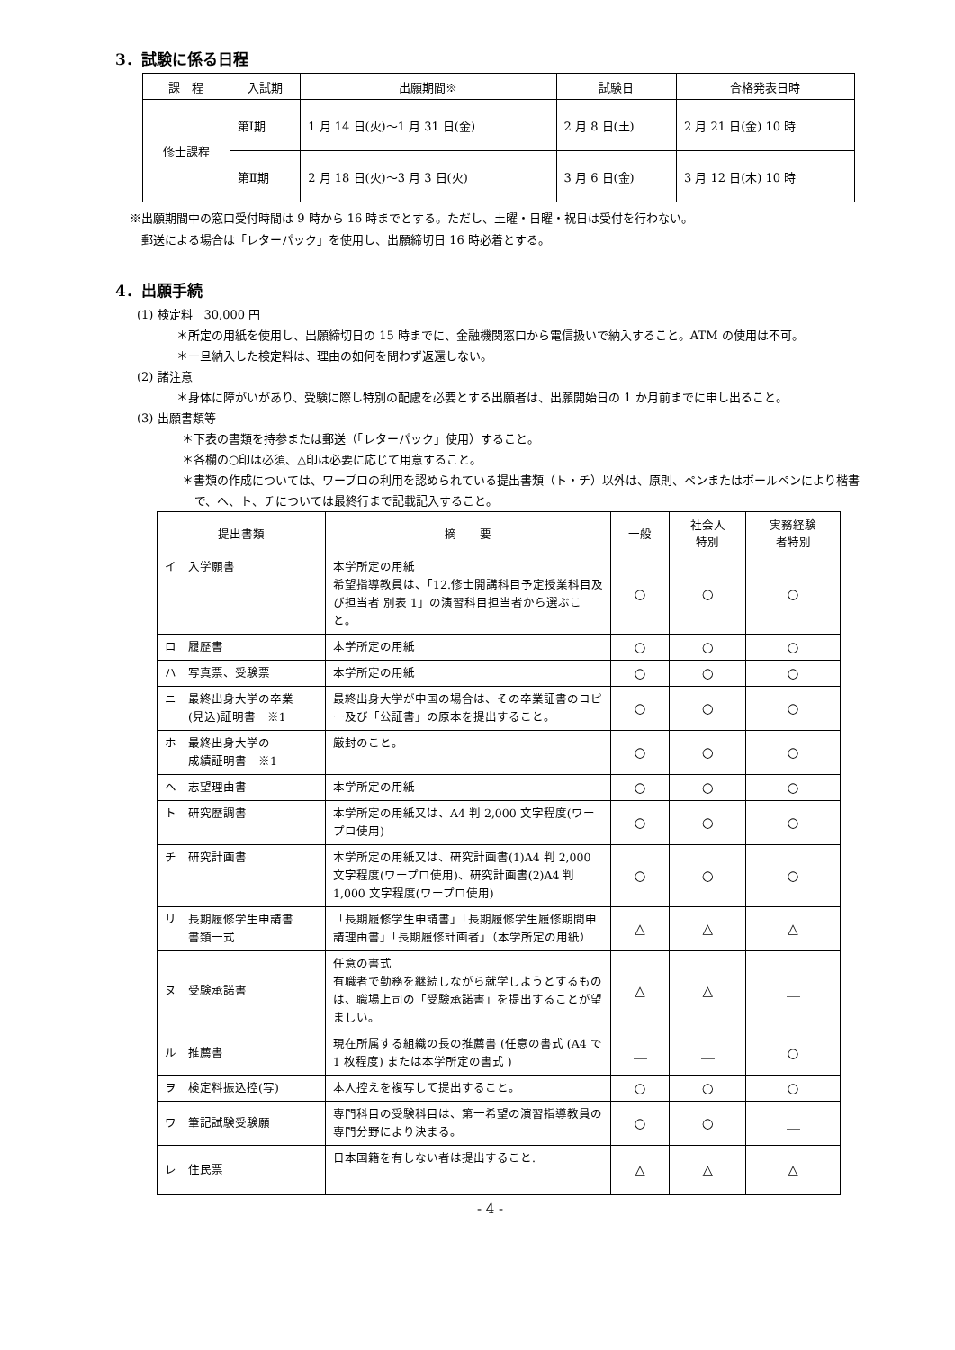3．試験に係る日程
| 課 程 | 入試期 | 出願期間※ | 試験日 | 合格発表日時 |
| --- | --- | --- | --- | --- |
| 修士課程 | 第Ⅰ期 | 1 月 14 日(火)～1 月 31 日(金) | 2 月 8 日(土) | 2 月 21 日(金) 10 時 |
| | 第Ⅱ期 | 2 月 18 日(火)～3 月 3 日(火) | 3 月 6 日(金) | 3 月 12 日(木) 10 時 |
※出願期間中の窓口受付時間は 9 時から 16 時までとする。ただし、土曜・日曜・祝日は受付を行わない。
　郵送による場合は「レターパック」を使用し、出願締切日 16 時必着とする。
4．出願手続
(1) 検定料　30,000 円
＊所定の用紙を使用し、出願締切日の 15 時までに、金融機関窓口から電信扱いで納入すること。ATM の使用は不可。
＊一旦納入した検定料は、理由の如何を問わず返還しない。
(2) 諸注意
＊身体に障がいがあり、受験に際し特別の配慮を必要とする出願者は、出願開始日の 1 か月前までに申し出ること。
(3) 出願書類等
＊下表の書類を持参または郵送（「レターパック」使用）すること。
＊各欄の○印は必須、△印は必要に応じて用意すること。
＊書類の作成については、ワープロの利用を認められている提出書類（ト・チ）以外は、原則、ペンまたはボールペンにより楷書で、へ、ト、チについては最終行まで記載記入すること。
| 提出書類 | 摘 要 | 一般 | 社会人 特別 | 実務経験 者特別 |
| --- | --- | --- | --- | --- |
| イ 入学願書 | 本学所定の用紙 希望指導教員は、「12.修士開講科目予定授業科目及び担当者 別表 1」の演習科目担当者から選ぶこと。 | ○ | ○ | ○ |
| ロ 履歴書 | 本学所定の用紙 | ○ | ○ | ○ |
| ハ 写真票、受験票 | 本学所定の用紙 | ○ | ○ | ○ |
| ニ 最終出身大学の卒業 (見込)証明書 ※1 | 最終出身大学が中国の場合は、その卒業証書のコピー及び「公証書」の原本を提出すること。 | ○ | ○ | ○ |
| ホ 最終出身大学の 成績証明書 ※1 | 厳封のこと。 | ○ | ○ | ○ |
| ヘ 志望理由書 | 本学所定の用紙 | ○ | ○ | ○ |
| ト 研究歴調書 | 本学所定の用紙又は、A4 判 2,000 文字程度(ワープロ使用) | ○ | ○ | ○ |
| チ 研究計画書 | 本学所定の用紙又は、研究計画書(1)A4 判 2,000 文字程度(ワープロ使用)、研究計画書(2)A4 判 1,000 文字程度(ワープロ使用) | ○ | ○ | ○ |
| リ 長期履修学生申請書 書類一式 | 「長期履修学生申請書」「長期履修学生履修期間申請理由書」「長期履修計画者」（本学所定の用紙） | △ | △ | △ |
| ヌ 受験承諾書 | 任意の書式 有職者で勤務を継続しながら就学しようとするものは、職場上司の「受験承諾書」を提出することが望ましい。 | △ | △ | ＿ |
| ル 推薦書 | 現在所属する組織の長の推薦書 (任意の書式 (A4 で 1 枚程度) または本学所定の書式 ) | ＿ | ＿ | ○ |
| ヲ 検定料振込控(写) | 本人控えを複写して提出すること。 | ○ | ○ | ○ |
| ワ 筆記試験受験願 | 専門科目の受験科目は、第一希望の演習指導教員の専門分野により決まる。 | ○ | ○ | ＿ |
| レ 住民票 | 日本国籍を有しない者は提出すること. | △ | △ | △ |
- 4 -